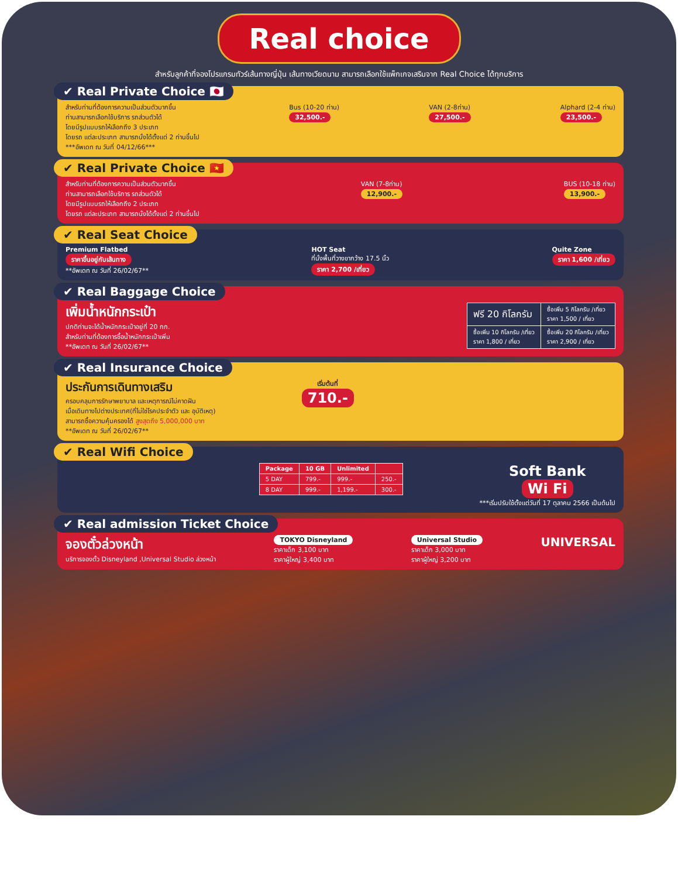Real choice
สำหรับลูกค้าที่จองโปรแกรมทัวร์เส้นทางญี่ปุ่น เส้นทางเวียดนาม สามารถเลือกใช้แพ็กเกจเสริมจาก Real Choice ได้ทุกบริการ
✔ Real Private Choice 🇯🇵
สำหรับท่านที่ต้องการความเป็นส่วนตัวมากขึ้น
ท่านสามารถเลือกใช้บริการ รถส่วนตัวได้
โดยมีรูปแบบรถให้เลือกถึง 3 ประเภท
โดยรถ แต่ละประเภท สามารถนั่งได้ตั้งแต่ 2 ท่านขึ้นไป
***อัพเดท ณ วันที่ 04/12/66***
Bus (10-20 ท่าน)
32,500.-
VAN (2-8ท่าน)
27,500.-
Alphard (2-4 ท่าน)
23,500.-
✔ Real Private Choice 🇻🇳
สำหรับท่านที่ต้องการความเป็นส่วนตัวมากขึ้น
ท่านสามารถเลือกใช้บริการ รถส่วนตัวได้
โดยมีรูปแบบรถให้เลือกถึง 2 ประเภท
โดยรถ แต่ละประเภท สามารถนั่งได้ตั้งแต่ 2 ท่านขึ้นไป
VAN (7-8ท่าน)
12,900.-
BUS (10-18 ท่าน)
13,900.-
✔ Real Seat Choice
Premium Flatbed
ราคาขึ้นอยู่กับเส้นทาง
**อัพเดท ณ วันที่ 26/02/67**
HOT Seat
ที่นั่งพื้นที่วางขากว้าง 17.5 นิ้ว
ราคา 2,700 /เที่ยว
Quite Zone
ราคา 1,600 /เที่ยว
✔ Real Baggage Choice
เพิ่มน้ำหนักกระเป๋า
ปกติท่านจะได้น้ำหนักกระเป๋าอยู่ที่ 20 กก.
สำหรับท่านที่ต้องการซื้อน้ำหนักกระเป๋าเพิ่ม
**อัพเดท ณ วันที่ 26/02/67**
| ฟรี 20 กิโลกรัม | ซื้อเพิ่ม 5 กิโลกรัม /เที่ยว ราคา 1,500 / เที่ยว |
| ซื้อเพิ่ม 10 กิโลกรัม /เที่ยว ราคา 1,800 / เที่ยว | ซื้อเพิ่ม 20 กิโลกรัม /เที่ยว ราคา 2,900 / เที่ยว |
✔ Real Insurance Choice
ประกันการเดินทางเสริม
ครอบคลุมการรักษาพยาบาล และเหตุการณ์ไม่คาดฝัน
เมื่อเดินทางไปต่างประเทศ(ที่ไม่ใช่โรคประจำตัว และ อุบัติเหตุ)
สามารถซื้อความคุ้มครองได้ สูงสุดถึง 5,000,000 บาท
**อัพเดท ณ วันที่ 26/02/67**
เริ่มต้นที่
710.-
✔ Real Wifi Choice
| Package | 10 GB | Unlimited | |
| --- | --- | --- | --- |
| 5 DAY | 799.- | 999.- | 250.- |
| 8 DAY | 999.- | 1,199.- | 300.- |
Soft Bank
Wi Fi
***เริ่มปรับใช้ตั้งแต่วันที่ 17 ตุลาคม 2566 เป็นต้นไป
✔ Real admission Ticket Choice
จองตั๋วล่วงหน้า
บริการจองตั๋ว Disneyland ,Universal Studio ล่วงหน้า
TOKYO Disneyland
ราคาเด็ก 3,100 บาท
ราคาผู้ใหญ่ 3,400 บาท
Universal Studio
ราคาเด็ก 3,000 บาท
ราคาผู้ใหญ่ 3,200 บาท
UNIVERSAL